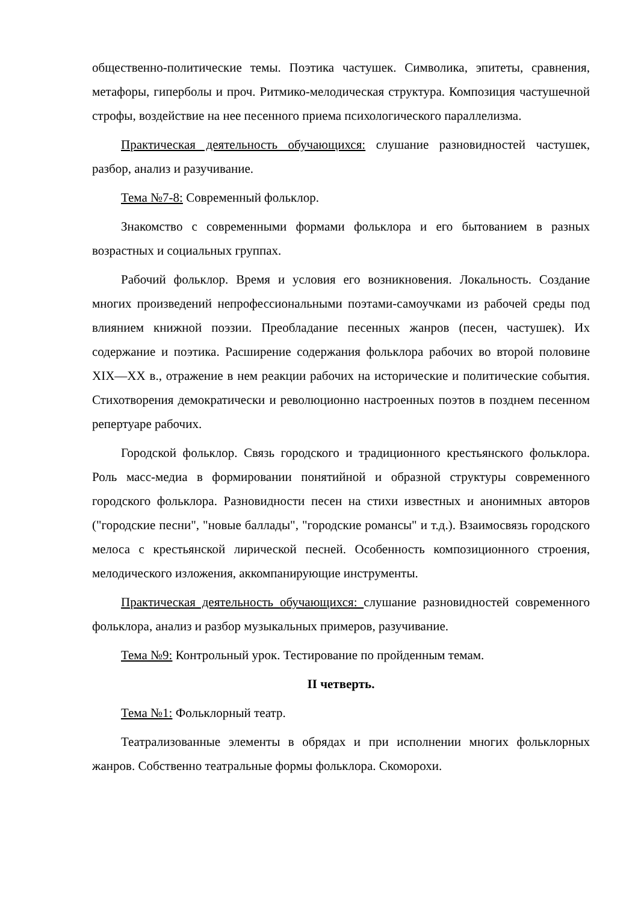общественно-политические темы. Поэтика частушек. Символика, эпитеты, сравнения, метафоры, гиперболы и проч. Ритмико-мелодическая структура. Композиция частушечной строфы, воздействие на нее песенного приема психологического параллелизма.
Практическая деятельность обучающихся: слушание разновидностей частушек, разбор, анализ и разучивание.
Тема №7-8: Современный фольклор.
Знакомство с современными формами фольклора и его бытованием в разных возрастных и социальных группах.
Рабочий фольклор. Время и условия его возникновения. Локальность. Создание многих произведений непрофессиональными поэтами-самоучками из рабочей среды под влиянием книжной поэзии. Преобладание песенных жанров (песен, частушек). Их содержание и поэтика. Расширение содержания фольклора рабочих во второй половине XIX—XX в., отражение в нем реакции рабочих на исторические и политические события. Стихотворения демократически и революционно настроенных поэтов в позднем песенном репертуаре рабочих.
Городской фольклор. Связь городского и традиционного крестьянского фольклора. Роль масс-медиа в формировании понятийной и образной структуры современного городского фольклора. Разновидности песен на стихи известных и анонимных авторов ("городские песни", "новые баллады", "городские романсы" и т.д.). Взаимосвязь городского мелоса с крестьянской лирической песней. Особенность композиционного строения, мелодического изложения, аккомпанирующие инструменты.
Практическая деятельность обучающихся: слушание разновидностей современного фольклора, анализ и разбор музыкальных примеров, разучивание.
Тема №9: Контрольный урок. Тестирование по пройденным темам.
II четверть.
Тема №1: Фольклорный театр.
Театрализованные элементы в обрядах и при исполнении многих фольклорных жанров. Собственно театральные формы фольклора. Скоморохи.